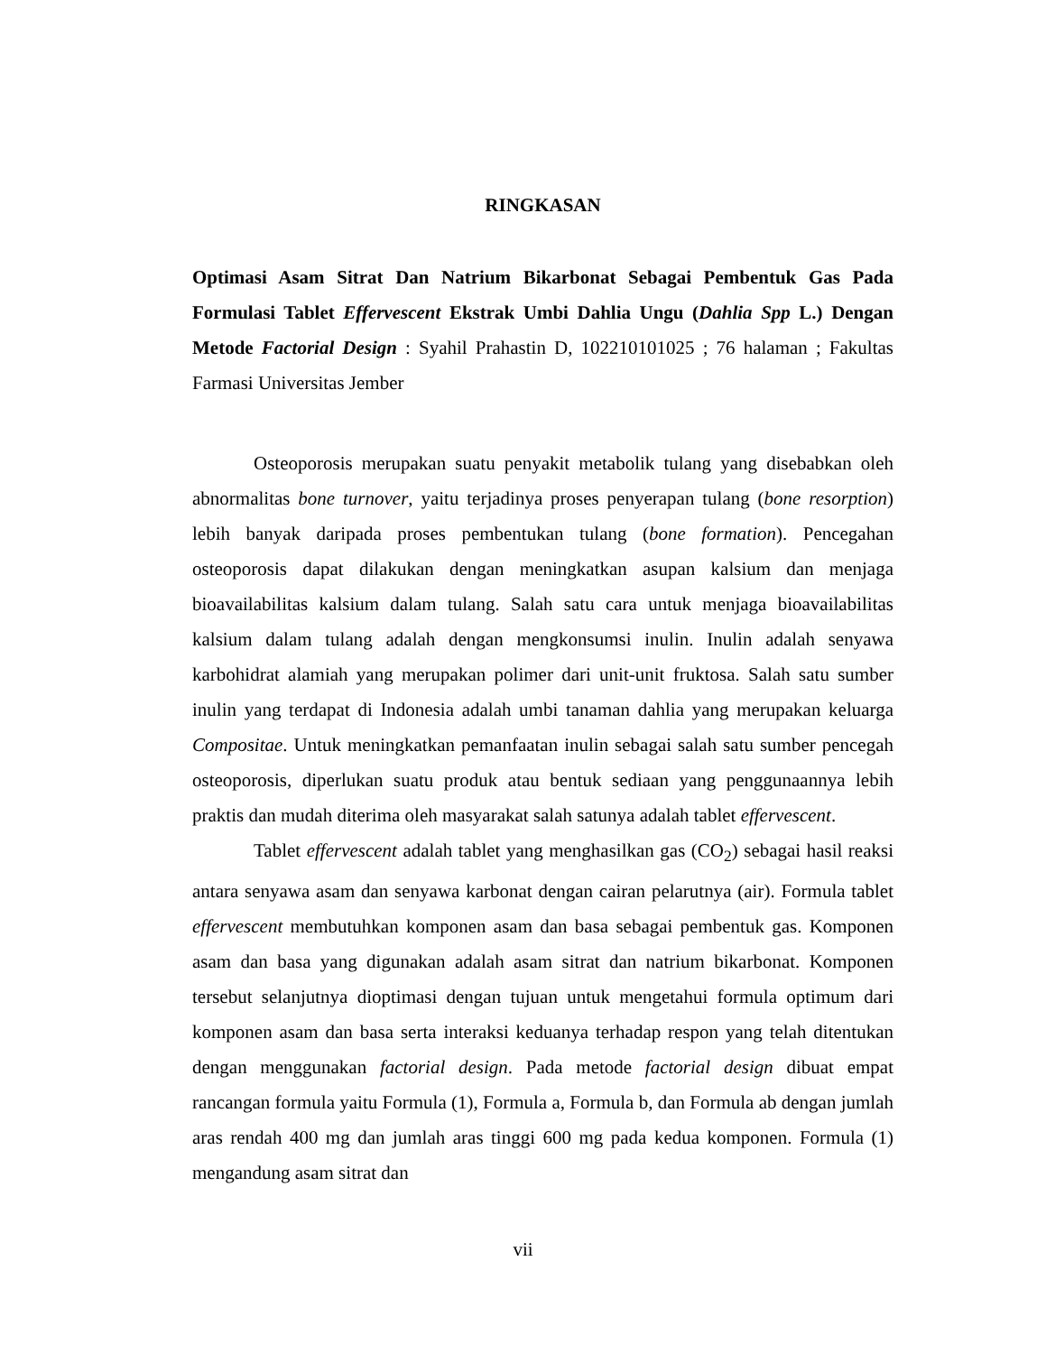RINGKASAN
Optimasi Asam Sitrat Dan Natrium Bikarbonat Sebagai Pembentuk Gas Pada Formulasi Tablet Effervescent Ekstrak Umbi Dahlia Ungu (Dahlia Spp L.) Dengan Metode Factorial Design : Syahil Prahastin D, 102210101025 ; 76 halaman ; Fakultas Farmasi Universitas Jember
Osteoporosis merupakan suatu penyakit metabolik tulang yang disebabkan oleh abnormalitas bone turnover, yaitu terjadinya proses penyerapan tulang (bone resorption) lebih banyak daripada proses pembentukan tulang (bone formation). Pencegahan osteoporosis dapat dilakukan dengan meningkatkan asupan kalsium dan menjaga bioavailabilitas kalsium dalam tulang. Salah satu cara untuk menjaga bioavailabilitas kalsium dalam tulang adalah dengan mengkonsumsi inulin. Inulin adalah senyawa karbohidrat alamiah yang merupakan polimer dari unit-unit fruktosa. Salah satu sumber inulin yang terdapat di Indonesia adalah umbi tanaman dahlia yang merupakan keluarga Compositae. Untuk meningkatkan pemanfaatan inulin sebagai salah satu sumber pencegah osteoporosis, diperlukan suatu produk atau bentuk sediaan yang penggunaannya lebih praktis dan mudah diterima oleh masyarakat salah satunya adalah tablet effervescent.
Tablet effervescent adalah tablet yang menghasilkan gas (CO<sub>2</sub>) sebagai hasil reaksi antara senyawa asam dan senyawa karbonat dengan cairan pelarutnya (air). Formula tablet effervescent membutuhkan komponen asam dan basa sebagai pembentuk gas. Komponen asam dan basa yang digunakan adalah asam sitrat dan natrium bikarbonat. Komponen tersebut selanjutnya dioptimasi dengan tujuan untuk mengetahui formula optimum dari komponen asam dan basa serta interaksi keduanya terhadap respon yang telah ditentukan dengan menggunakan factorial design. Pada metode factorial design dibuat empat rancangan formula yaitu Formula (1), Formula a, Formula b, dan Formula ab dengan jumlah aras rendah 400 mg dan jumlah aras tinggi 600 mg pada kedua komponen. Formula (1) mengandung asam sitrat dan
vii